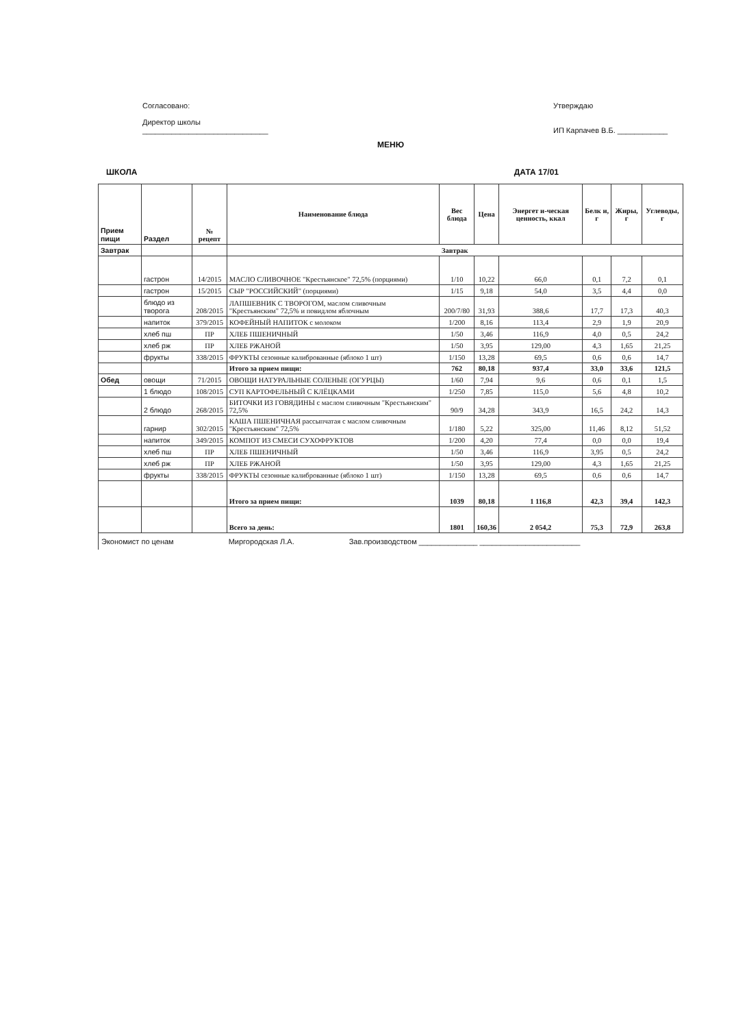Согласовано:
Директор школы
______________________________
Утверждаю
ИП Карпачев В.Б. ____________
МЕНЮ
ШКОЛА ДАТА 17/01
| Прием пищи | Раздел | № рецепт | Наименование блюда | Вес блюда | Цена | Энергет и-ческая ценность, ккал | Белк и, г | Жиры, г | Углеводы, г |
| --- | --- | --- | --- | --- | --- | --- | --- | --- | --- |
| Завтрак | | | Завтрак | | | | | | |
| | гастрон | 14/2015 | МАСЛО СЛИВОЧНОЕ "Крестьянское" 72,5% (порциями) | 1/10 | 10,22 | 66,0 | 0,1 | 7,2 | 0,1 |
| | гастрон | 15/2015 | СЫР "РОССИЙСКИЙ" (порциями) | 1/15 | 9,18 | 54,0 | 3,5 | 4,4 | 0,0 |
| | блюдо из творога | 208/2015 | ЛАПШЕВНИК С ТВОРОГОМ, маслом сливочным "Крестьянским" 72,5% и повидлом яблочным | 200/7/80 | 31,93 | 388,6 | 17,7 | 17,3 | 40,3 |
| | напиток | 379/2015 | КОФЕЙНЫЙ НАПИТОК с молоком | 1/200 | 8,16 | 113,4 | 2,9 | 1,9 | 20,9 |
| | хлеб пш | ПР | ХЛЕБ ПШЕНИЧНЫЙ | 1/50 | 3,46 | 116,9 | 4,0 | 0,5 | 24,2 |
| | хлеб рж | ПР | ХЛЕБ РЖАНОЙ | 1/50 | 3,95 | 129,00 | 4,3 | 1,65 | 21,25 |
| | фрукты | 338/2015 | ФРУКТЫ сезонные калиброванные (яблоко 1 шт) | 1/150 | 13,28 | 69,5 | 0,6 | 0,6 | 14,7 |
| | | | Итого за прием пищи: | 762 | 80,18 | 937,4 | 33,0 | 33,6 | 121,5 |
| Обед | овощи | 71/2015 | ОВОЩИ НАТУРАЛЬНЫЕ СОЛЕНЫЕ (ОГУРЦЫ) | 1/60 | 7,94 | 9,6 | 0,6 | 0,1 | 1,5 |
| | 1 блюдо | 108/2015 | СУП КАРТОФЕЛЬНЫЙ С КЛЁЦКАМИ | 1/250 | 7,85 | 115,0 | 5,6 | 4,8 | 10,2 |
| | 2 блюдо | 268/2015 | БИТОЧКИ ИЗ ГОВЯДИНЫ с маслом сливочным "Крестьянским" 72,5% | 90/9 | 34,28 | 343,9 | 16,5 | 24,2 | 14,3 |
| | гарнир | 302/2015 | КАША ПШЕНИЧНАЯ рассыпчатая с маслом сливочным "Крестьянским" 72,5% | 1/180 | 5,22 | 325,00 | 11,46 | 8,12 | 51,52 |
| | напиток | 349/2015 | КОМПОТ ИЗ СМЕСИ СУХОФРУКТОВ | 1/200 | 4,20 | 77,4 | 0,0 | 0,0 | 19,4 |
| | хлеб пш | ПР | ХЛЕБ ПШЕНИЧНЫЙ | 1/50 | 3,46 | 116,9 | 3,95 | 0,5 | 24,2 |
| | хлеб рж | ПР | ХЛЕБ РЖАНОЙ | 1/50 | 3,95 | 129,00 | 4,3 | 1,65 | 21,25 |
| | фрукты | 338/2015 | ФРУКТЫ сезонные калиброванные (яблоко 1 шт) | 1/150 | 13,28 | 69,5 | 0,6 | 0,6 | 14,7 |
| | | | Итого за прием пищи: | 1039 | 80,18 | 1 116,8 | 42,3 | 39,4 | 142,3 |
| | | | Всего за день: | 1801 | 160,36 | 2 054,2 | 75,3 | 72,9 | 263,8 |
Экономист по ценам Миргородская Л.А. Зав.производством ______________ ________________________